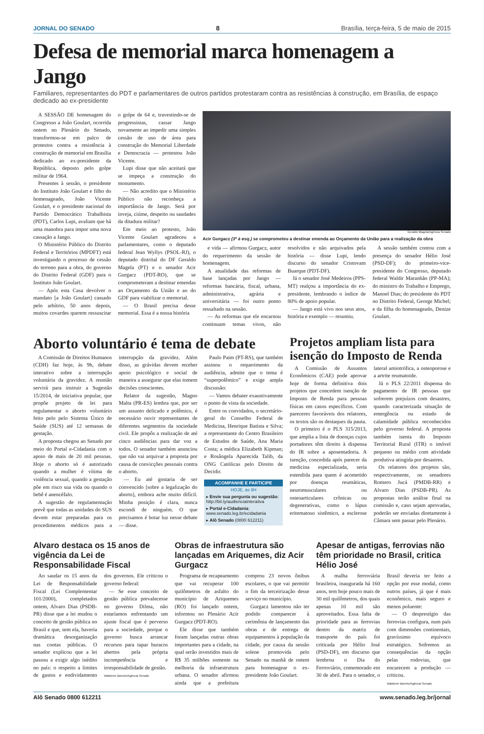JORNAL DO SENADO 8 Brasília, terça-feira, 5 de maio de 2015
Defesa de memorial marca homenagem a Jango
Familiares, representantes do PDT e parlamentares de outros partidos protestaram contra as resistências à construção, em Brasília, de espaço dedicado ao ex-presidente
A SESSÃO DE homenagem do Congresso a João Goulart, ocorrida ontem no Plenário do Senado, transformou-se em palco de protestos contra a resistência à construção de memorial em Brasília dedicado ao ex-presidente da República, deposto pelo golpe militar de 1964.
Presentes à sessão, o presidente do Instituto João Goulart e filho do homenageado, João Vicente Goulart, e o presidente nacional do Partido Democrático Trabalhista (PDT), Carlos Lupi, avaliam que há uma manobra para impor uma nova cassação a Jango.
O Ministério Público do Distrito Federal e Territórios (MPDFT) está investigando o processo de cessão do terreno para a obra, do governo do Distrito Federal (GDF) para o Instituto João Goulart.
— Após esta Casa devolver o mandato [a João Goulart] cassado pelo arbítrio, 50 anos depois, muitos covardes querem ressuscitar o golpe de 64 e, travestindo-se de progressistas, cassar Jango novamente ao impedir uma simples cessão de uso de área para construção do Memorial Liberdade e Democracia — protestou João Vicente.
Lupi disse que não aceitará que se impeça a construção do monumento.
— Não acredito que o Ministério Público não reconheça a importância de Jango. Será por inveja, ciúme, despeito ou saudades da ditadura militar?
Em meio ao protesto, João Vicente Goulart agradeceu a parlamentares, como o deputado federal Jean Wyllys (PSOL-RJ), o deputado distrital do DF Geraldo Magela (PT) e o senador Acir Gurgacz (PDT-RO), que se comprometeram a destinar emendas ao Orçamento da União e ao do GDF para viabilizar o memorial.
— O Brasil precisa desse memorial. Essa é a nossa história
Geraldo Magela/Agência Senado
Acir Gurgacz (3º à esq.) se comprometeu a destinar emenda ao Orçamento da União para a realização da obra
e vida — afirmou Gurgacz, autor do requerimento da sessão de homenagem.
A atualidade das reformas de base lançadas por Jango — reformas bancária, fiscal, urbana, administrativa, agrária e universitária — foi outro ponto ressaltado na sessão.
— As reformas que ele encarnou continuam temas vivos, não resolvidos e não arquivados pela história — disse Lupi, lendo discurso do senador Cristovam Buarque (PDT-DF).
Já o senador José Medeiros (PPS-MT) realçou a importância do ex-presidente, lembrando o índice de 80% de apoio popular.
— Jango está vivo nos seus atos, história e exemplo — resumiu.
A sessão também contou com a presença do senador Hélio José (PSD-DF); do primeiro-vice-presidente do Congresso, deputado federal Waldir Maranhão (PP-MA); do ministro do Trabalho e Emprego, Manoel Dias; do presidente do PDT no Distrito Federal, George Michel; e da filha do homenageado, Denize Goulart.
Aborto voluntário é tema de debate
A Comissão de Direitos Humanos (CDH) faz hoje, às 9h, debate interativo sobre a interrupção voluntária da gravidez. A reunião servirá para instruir a Sugestão 15/2014, de iniciativa popular, que propõe projeto de lei para regulamentar o aborto voluntário feito pelo pelo Sistema Único de Saúde (SUS) até 12 semanas de gestação.
A proposta chegou ao Senado por meio do Portal e-Cidadania com o apoio de mais de 20 mil pessoas. Hoje o aborto só é autorizado quando a mulher é vítima de violência sexual, quando a gestação põe em risco sua vida ou quando o bebê é anencéfalo.
A sugestão de regulamentação prevê que todas as unidades do SUS devem estar preparadas para os procedimentos médicos para a interrupção da gravidez. Além disso, as grávidas devem receber apoio psicológico e social de maneira a assegurar que elas tomem decisões conscientes.
Relator da sugestão, Magno Malta (PR-ES) lembra que, por ser um assunto delicado e polêmico, é necessário ouvir representantes de diferentes segmentos da sociedade civil. Ele propôs a realização de até cinco audiências para dar voz a todos. O senador também anunciou que não vai arquivar a proposta por causa de convicções pessoais contra o aborto.
— Eu até gostaria de ser convencido [sobre a legalização do aborto], embora ache muito difícil. Minha posição é clara, nunca escondi de ninguém. O que precisamos é botar luz nesse debate — disse.
Paulo Paim (PT-RS), que também assinou o requerimento da audiência, admite que o tema é “superpolêmico” e exige ampla discussão:
— Vamos debater exaustivamente o ponto de vista da sociedade.
Entre os convidados, o secretário-geral do Conselho Federal de Medicina, Henrique Batista e Silva; a representante do Centro Brasileiro de Estudos de Saúde, Ana Maria Costa; a médica Elizabeth Kipman; e Rosângela Aparecida Talib, da ONG Católicas pelo Direito de Decidir.
ACOMPANHE E PARTICIPE
HOJE, às 9H
▸ Envie sua pergunta ou sugestão: http://bit.ly/audienciainterativa
▸ Portal e-Cidadania: www.senado.leg.br/ecidadania
▸ Alô Senado (0800 612211)
Projetos ampliam lista para isenção do Imposto de Renda
A Comissão de Assuntos Econômicos (CAE) pode aprovar hoje de forma definitiva dois projetos que concedem isenção de Imposto de Renda para pessoas físicas em casos específicos. Com pareceres favoráveis dos relatores, os textos são os destaques da pauta.
O primeiro é o PLS 315/2013, que amplia a lista de doenças cujos portadores têm direito à dispensa do IR sobre a aposentadoria. A isenção, concedida após parecer da medicina especializada, seria estendida para quem é acometido por doenças reumáticas, neuromusculares ou osteoarticulares crônicas ou degenerativas, como o lúpus eritematoso sistêmico, a esclerose lateral amiotrófica, a osteoporose e a artrite reumatoide.
Já o PLS 22/2011 dispensa do pagamento de IR pessoas que sofrerem prejuízos com desastres, quando caracterizada situação de emergência ou estado de calamidade pública reconhecidos pelo governo federal. A proposta também isenta do Imposto Territorial Rural (ITR) o imóvel pequeno ou médio com atividade produtiva atingida por desastres.
Os relatores dos projetos são, respectivamente, os senadores Romero Jucá (PMDB-RR) e Alvaro Dias (PSDB-PR). As propostas terão análise final na comissão e, caso sejam aprovadas, poderão ser enviadas diretamente à Câmara sem passar pelo Plenário.
Alvaro destaca os 15 anos de vigência da Lei de Responsabilidade Fiscal
Ao saudar os 15 anos da Lei de Responsabilidade Fiscal (Lei Complementar 101/2000), completados ontem, Alvaro Dias (PSDB-PR) disse que a lei mudou o conceito de gestão pública no Brasil e que, sem ela, haveria dramática desorganização nas contas públicas. O senador explicou que a lei passou a exigir algo inédito no país: o respeito a limites de gastos e endividamento dos governos. Ele criticou o governo federal:
— Se esse conceito de gestão pública prevalecesse no governo Dilma, não estaríamos enfrentando um ajuste fiscal que é perverso para a sociedade, porque o governo busca arrancar recursos para tapar buracos abertos pela própria incompetência e irresponsabilidade de gestão.
Waldemir Barreto/Agência Senado
Obras de infraestrutura são lançadas em Ariquemes, diz Acir Gurgacz
Programa de recapeamento que vai recuperar 100 quilômetros de asfalto do município de Ariquemes (RO) foi lançado ontem, informou no Plenário Acir Gurgacz (PDT-RO).
Ele disse que também foram lançadas outras obras importantes para a cidade, na qual serão investidos mais de R$ 35 milhões somente na melhoria da infraestrutura urbana. O senador afirmou ainda que a prefeitura comprou 23 novos ônibus escolares, o que vai permitir o fim da terceirização desse serviço no município.
Gurgacz lamentou não ter podido comparecer à cerimônia de lançamento das obras e de entrega de equipamentos à população da cidade, por causa da sessão solene promovida pelo Senado na manhã de ontem para homenagear o ex-presidente João Goulart.
Apesar de antigas, ferrovias não têm prioridade no Brasil, critica Hélio José
A malha ferroviária brasileira, inaugurada há 160 anos, tem hoje pouco mais de 30 mil quilômetros, dos quais apenas 10 mil são aproveitados. Essa falta de prioridade para as ferrovias dentro da matriz de transporte do país foi criticada por Hélio José (PSD-DF), em discurso que lembrou o Dia do Ferroviário, comemorado em 30 de abril. Para o senador, o Brasil deveria ter feito a opção por esse modal, como outros países, já que é mais econômico, mais seguro e menos poluente:
— O desprestígio das ferrovias configura, num país com dimensões continentais, gravíssimo equívoco estratégico. Sofremos as consequências da opção pelas rodovias, que encarecem a produção — criticou.
Waldemir Barreto/Agência Senado
Alô Senado 0800 612211 www.senado.leg.br/jornal